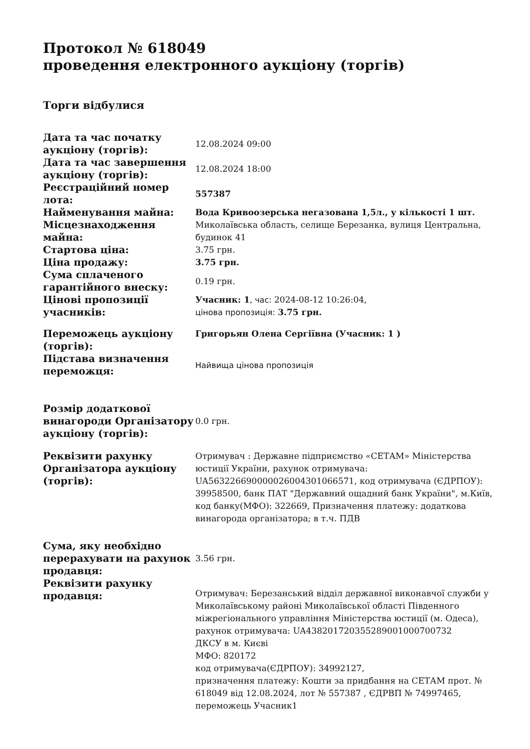Протокол № 618049
проведення електронного аукціону (торгів)
Торги відбулися
| Дата та час початку аукціону (торгів): | 12.08.2024 09:00 |
| Дата та час завершення аукціону (торгів): | 12.08.2024 18:00 |
| Реєстраційний номер лота: | 557387 |
| Найменування майна: | Вода Кривоозерська негазована 1,5л., у кількості 1 шт. |
| Місцезнаходження майна: | Миколаївська область, селище Березанка, вулиця Центральна, будинок 41 |
| Стартова ціна: | 3.75 грн. |
| Ціна продажу: | 3.75 грн. |
| Сума сплаченого гарантійного внеску: | 0.19 грн. |
| Цінові пропозиції учасників: | Учасник: 1 , час: 2024-08-12 10:26:04, цінова пропозиція: 3.75 грн. |
| Переможець аукціону (торгів): | Григорьян Олена Сергіївна (Учасник: 1 ) |
| Підстава визначення переможця: | Найвища цінова пропозиція |
| Розмір додаткової винагороди Організатору аукціону (торгів): | 0.0 грн. |
| Реквізити рахунку Організатора аукціону (торгів): | Отримувач : Державне підприємство «СЕТАМ» Міністерства юстиції України, рахунок отримувача: UA563226690000026004301066571, код отримувача (ЄДРПОУ): 39958500, банк ПАТ "Державний ощадний банк України", м.Київ, код банку(МФО): 322669, Призначення платежу: додаткова винагорода організатора; в т.ч. ПДВ |
| Сума, яку необхідно перерахувати на рахунок продавця: | 3.56 грн. |
| Реквізити рахунку продавця: | Отримувач: Березанський відділ державної виконавчої служби у Миколаївському районі Миколаївської області Південного міжрегіонального управління Міністерства юстиції (м. Одеса), рахунок отримувача: UA438201720355289001000700732 ДКСУ в м. Києві МФО: 820172 код отримувача(ЄДРПОУ): 34992127, призначення платежу: Кошти за придбання на СЕТАМ прот. № 618049 від 12.08.2024, лот № 557387 , ЄДРВП № 74997465, переможець Учасник1 |